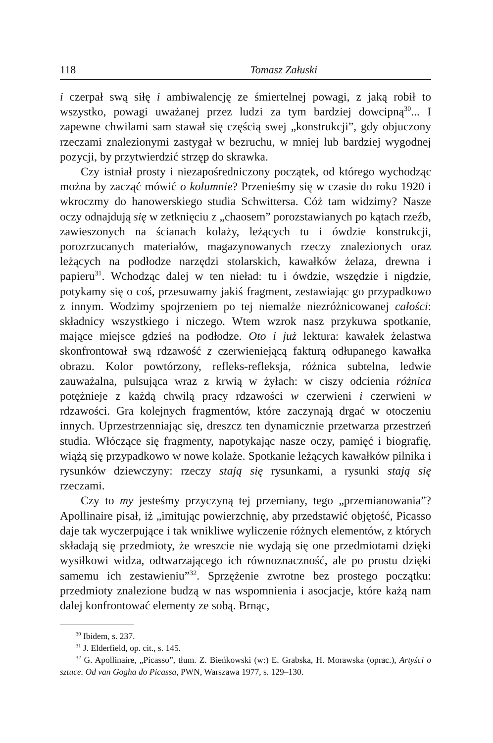118 Tomasz Załuski
i czerpał swą siłę i ambiwalencję ze śmiertelnej powagi, z jaką robił to wszystko, powagi uważanej przez ludzi za tym bardziej dowcipną<sup>30</sup>... I zapewne chwilami sam stawał się częścią swej „konstrukcji”, gdy objuczony rzeczami znalezionymi zastygał w bezruchu, w mniej lub bardziej wygodnej pozycji, by przytwierdzić strzęp do skrawka.
Czy istniał prosty i niezapośredniczony początek, od którego wychodząc można by zacząć mówić o kolumnie? Przenieśmy się w czasie do roku 1920 i wkroczmy do hanowerskiego studia Schwittersa. Cóż tam widzimy? Nasze oczy odnajdują się w zetknięciu z „chaosem” porozstawianych po kątach rzeźb, zawieszonych na ścianach kolaży, leżących tu i ówdzie konstrukcji, porozrzucanych materiałów, magazynowanych rzeczy znalezionych oraz leżących na podłodze narzędzi stolarskich, kawałków żelaza, drewna i papieru<sup>31</sup>. Wchodząc dalej w ten nieład: tu i ówdzie, wszędzie i nigdzie, potykamy się o coś, przesuwamy jakiś fragment, zestawiając go przypadkowo z innym. Wodzimy spojrzeniem po tej niemalże niezróżnicowanej całości: składnicy wszystkiego i niczego. Wtem wzrok nasz przykuwa spotkanie, mające miejsce gdzieś na podłodze. Oto i już lektura: kawałek żelastwa skonfrontował swą rdzawość z czerwieniejącą fakturą odłupanego kawałka obrazu. Kolor powtórzony, refleks-refleksja, różnica subtelna, ledwie zauważalna, pulsująca wraz z krwią w żyłach: w ciszy odcienia różnica potężnieje z każdą chwilą pracy rdzawości w czerwieni i czerwieni w rdzawości. Gra kolejnych fragmentów, które zaczynają drgać w otoczeniu innych. Uprzestrzenniając się, dreszcz ten dynamicznie przetwarza przestrzeń studia. Włóczące się fragmenty, napotykając nasze oczy, pamięć i biografię, wiążą się przypadkowo w nowe kolaże. Spotkanie leżących kawałków pilnika i rysunków dziewczyny: rzeczy stają się rysunkami, a rysunki stają się rzeczami.
Czy to my jesteśmy przyczyną tej przemiany, tego „przemianowania”? Apollinaire pisał, iż „imitując powierzchnię, aby przedstawić objętość, Picasso daje tak wyczerpujące i tak wnikliwe wyliczenie różnych elementów, z których składają się przedmioty, że wreszcie nie wydają się one przedmiotami dzięki wysiłkowi widza, odtwarzającego ich równoznaczność, ale po prostu dzięki samemu ich zestawieniu”<sup>32</sup>. Sprzężenie zwrotne bez prostego początku: przedmioty znalezione budzą w nas wspomnienia i asocjacje, które każą nam dalej konfrontować elementy ze sobą. Brnąc,
<sup>30</sup> Ibidem, s. 237.
<sup>31</sup> J. Elderfield, op. cit., s. 145.
<sup>32</sup> G. Apollinaire, „Picasso”, tłum. Z. Bieńkowski (w:) E. Grabska, H. Morawska (oprac.), Artyści o sztuce. Od van Gogha do Picassa, PWN, Warszawa 1977, s. 129–130.